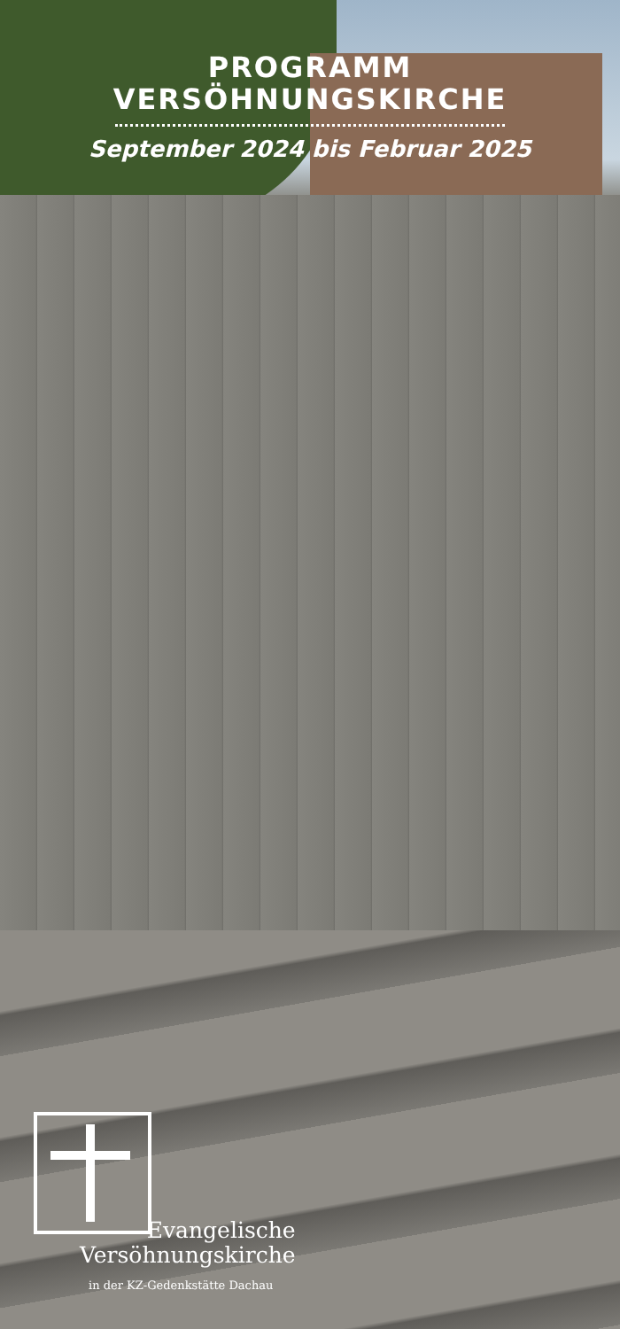PROGRAMM
VERSÖHNUNGSKIRCHE
September 2024 bis Februar 2025
Evangelische
Versöhnungskirche
in der KZ-Gedenkstätte Dachau